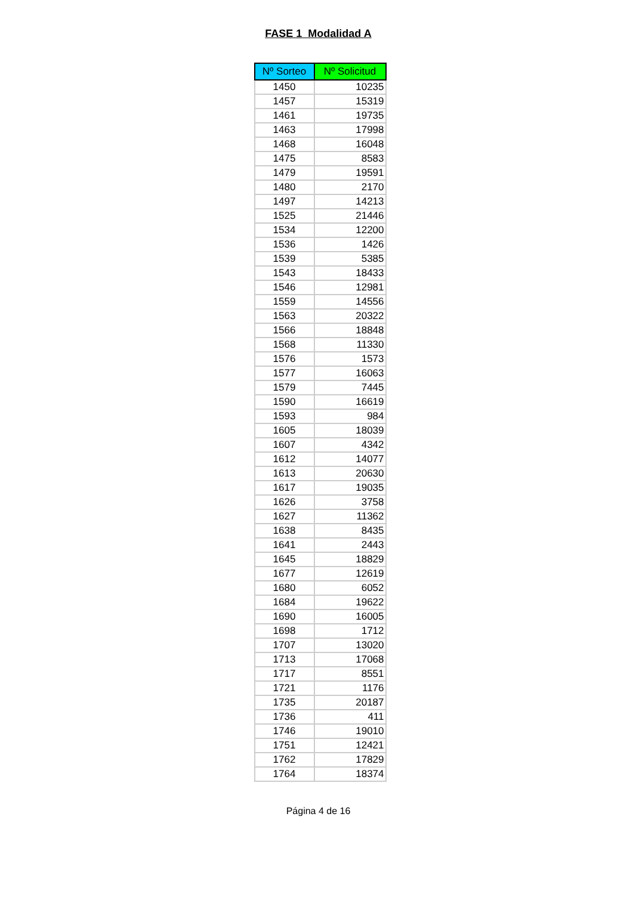FASE 1 Modalidad A
| Nº Sorteo | Nº Solicitud |
| --- | --- |
| 1450 | 10235 |
| 1457 | 15319 |
| 1461 | 19735 |
| 1463 | 17998 |
| 1468 | 16048 |
| 1475 | 8583 |
| 1479 | 19591 |
| 1480 | 2170 |
| 1497 | 14213 |
| 1525 | 21446 |
| 1534 | 12200 |
| 1536 | 1426 |
| 1539 | 5385 |
| 1543 | 18433 |
| 1546 | 12981 |
| 1559 | 14556 |
| 1563 | 20322 |
| 1566 | 18848 |
| 1568 | 11330 |
| 1576 | 1573 |
| 1577 | 16063 |
| 1579 | 7445 |
| 1590 | 16619 |
| 1593 | 984 |
| 1605 | 18039 |
| 1607 | 4342 |
| 1612 | 14077 |
| 1613 | 20630 |
| 1617 | 19035 |
| 1626 | 3758 |
| 1627 | 11362 |
| 1638 | 8435 |
| 1641 | 2443 |
| 1645 | 18829 |
| 1677 | 12619 |
| 1680 | 6052 |
| 1684 | 19622 |
| 1690 | 16005 |
| 1698 | 1712 |
| 1707 | 13020 |
| 1713 | 17068 |
| 1717 | 8551 |
| 1721 | 1176 |
| 1735 | 20187 |
| 1736 | 411 |
| 1746 | 19010 |
| 1751 | 12421 |
| 1762 | 17829 |
| 1764 | 18374 |
Página 4 de 16